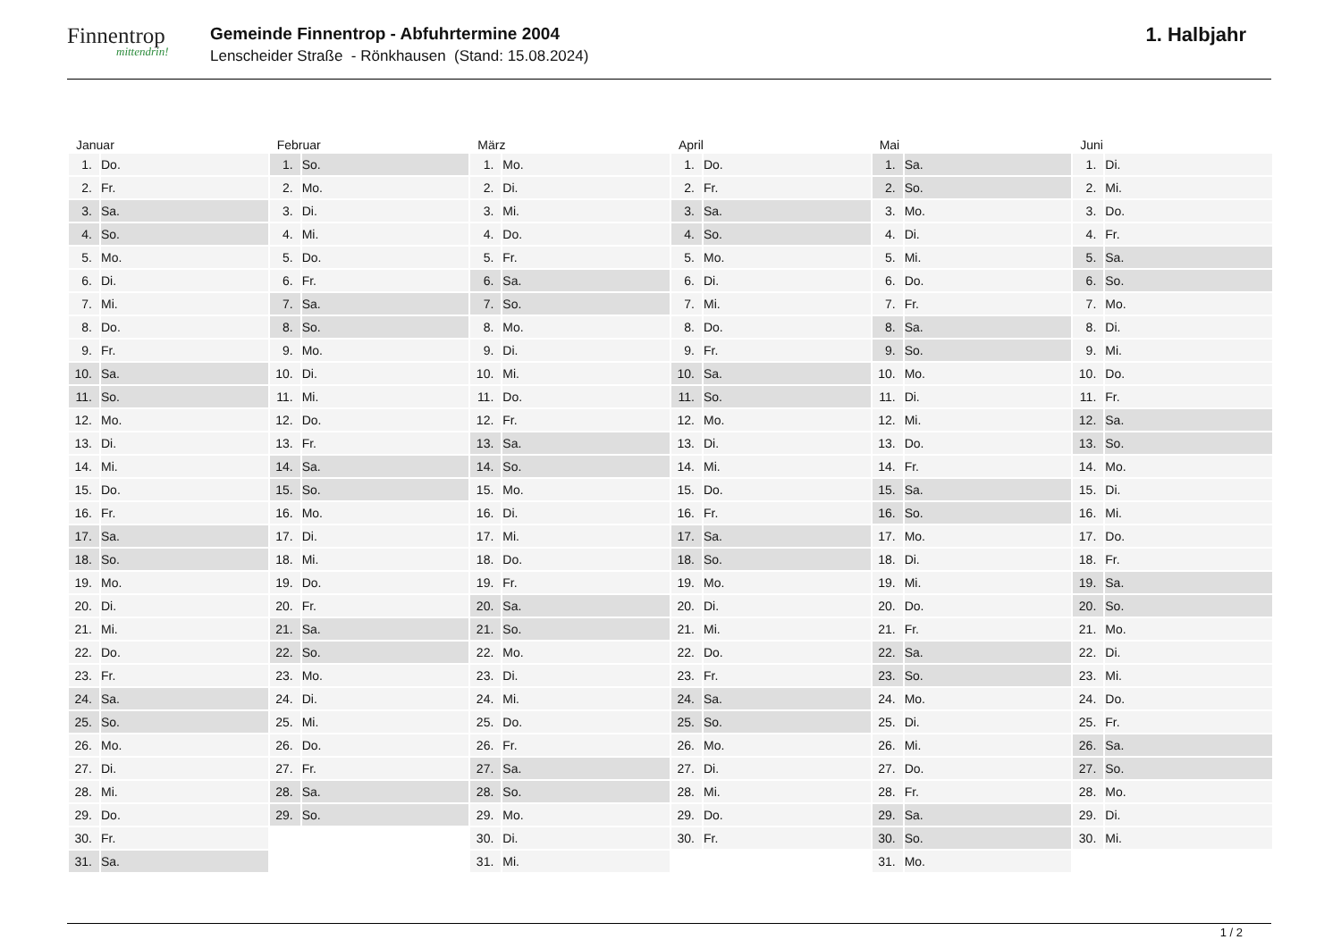Finnentrop
mittendrin!
Gemeinde Finnentrop - Abfuhrtermine 2004
Lenscheider Straße - Rönkhausen (Stand: 15.08.2024)
1. Halbjahr
| Januar | | Februar | | März | | April | | Mai | | Juni | |
| --- | --- | --- | --- | --- | --- | --- | --- | --- | --- | --- | --- |
| 1. | Do. | 1. | So. | 1. | Mo. | 1. | Do. | 1. | Sa. | 1. | Di. |
| 2. | Fr. | 2. | Mo. | 2. | Di. | 2. | Fr. | 2. | So. | 2. | Mi. |
| 3. | Sa. | 3. | Di. | 3. | Mi. | 3. | Sa. | 3. | Mo. | 3. | Do. |
| 4. | So. | 4. | Mi. | 4. | Do. | 4. | So. | 4. | Di. | 4. | Fr. |
| 5. | Mo. | 5. | Do. | 5. | Fr. | 5. | Mo. | 5. | Mi. | 5. | Sa. |
| 6. | Di. | 6. | Fr. | 6. | Sa. | 6. | Di. | 6. | Do. | 6. | So. |
| 7. | Mi. | 7. | Sa. | 7. | So. | 7. | Mi. | 7. | Fr. | 7. | Mo. |
| 8. | Do. | 8. | So. | 8. | Mo. | 8. | Do. | 8. | Sa. | 8. | Di. |
| 9. | Fr. | 9. | Mo. | 9. | Di. | 9. | Fr. | 9. | So. | 9. | Mi. |
| 10. | Sa. | 10. | Di. | 10. | Mi. | 10. | Sa. | 10. | Mo. | 10. | Do. |
| 11. | So. | 11. | Mi. | 11. | Do. | 11. | So. | 11. | Di. | 11. | Fr. |
| 12. | Mo. | 12. | Do. | 12. | Fr. | 12. | Mo. | 12. | Mi. | 12. | Sa. |
| 13. | Di. | 13. | Fr. | 13. | Sa. | 13. | Di. | 13. | Do. | 13. | So. |
| 14. | Mi. | 14. | Sa. | 14. | So. | 14. | Mi. | 14. | Fr. | 14. | Mo. |
| 15. | Do. | 15. | So. | 15. | Mo. | 15. | Do. | 15. | Sa. | 15. | Di. |
| 16. | Fr. | 16. | Mo. | 16. | Di. | 16. | Fr. | 16. | So. | 16. | Mi. |
| 17. | Sa. | 17. | Di. | 17. | Mi. | 17. | Sa. | 17. | Mo. | 17. | Do. |
| 18. | So. | 18. | Mi. | 18. | Do. | 18. | So. | 18. | Di. | 18. | Fr. |
| 19. | Mo. | 19. | Do. | 19. | Fr. | 19. | Mo. | 19. | Mi. | 19. | Sa. |
| 20. | Di. | 20. | Fr. | 20. | Sa. | 20. | Di. | 20. | Do. | 20. | So. |
| 21. | Mi. | 21. | Sa. | 21. | So. | 21. | Mi. | 21. | Fr. | 21. | Mo. |
| 22. | Do. | 22. | So. | 22. | Mo. | 22. | Do. | 22. | Sa. | 22. | Di. |
| 23. | Fr. | 23. | Mo. | 23. | Di. | 23. | Fr. | 23. | So. | 23. | Mi. |
| 24. | Sa. | 24. | Di. | 24. | Mi. | 24. | Sa. | 24. | Mo. | 24. | Do. |
| 25. | So. | 25. | Mi. | 25. | Do. | 25. | So. | 25. | Di. | 25. | Fr. |
| 26. | Mo. | 26. | Do. | 26. | Fr. | 26. | Mo. | 26. | Mi. | 26. | Sa. |
| 27. | Di. | 27. | Fr. | 27. | Sa. | 27. | Di. | 27. | Do. | 27. | So. |
| 28. | Mi. | 28. | Sa. | 28. | So. | 28. | Mi. | 28. | Fr. | 28. | Mo. |
| 29. | Do. | 29. | So. | 29. | Mo. | 29. | Do. | 29. | Sa. | 29. | Di. |
| 30. | Fr. | | | 30. | Di. | 30. | Fr. | 30. | So. | 30. | Mi. |
| 31. | Sa. | | | 31. | Mi. | | | 31. | Mo. | | |
1 / 2